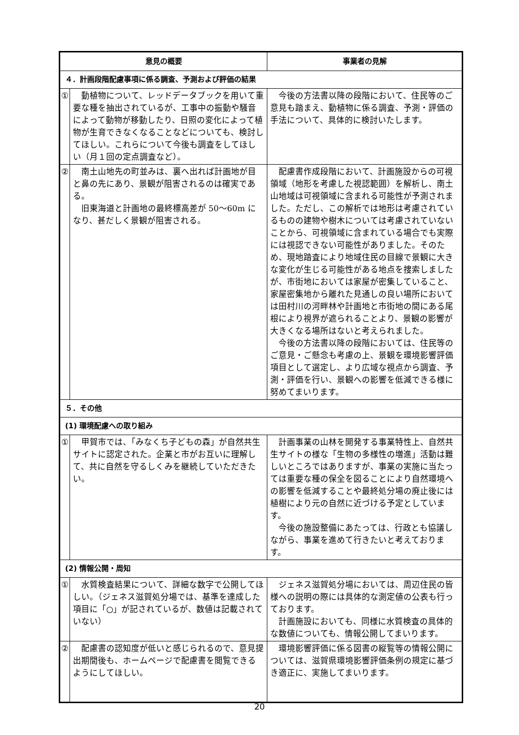| 意見の概要 | | 事業者の見解 |
| --- | --- | --- |
| ４．計画段階配慮事項に係る調査、予測および評価の結果 | | |
| ① | 動植物について、レッドデータブックを用いて重要な種を抽出されているが、工事中の振動や騒音によって動物が移動したり、日照の変化によって植物が生育できなくなることなどについても、検討してほしい。これらについて今後も調査をしてほしい（月１回の定点調査など）。 | 今後の方法書以降の段階において、住民等のご意見も踏まえ、動植物に係る調査、予測・評価の手法について、具体的に検討いたします。 |
| ② | 南土山地先の町並みは、裏へ出れば計画地が目と鼻の先にあり、景観が阻害されるのは確実である。 旧東海道と計画地の最終標高差が 50～60m になり、甚だしく景観が阻害される。 | 配慮書作成段階において、計画施設からの可視領域（地形を考慮した視認範囲）を解析し、南土山地域は可視領域に含まれる可能性が予測されました。ただし、この解析では地形は考慮されているものの建物や樹木については考慮されていないことから、可視領域に含まれている場合でも実際には視認できない可能性がありました。そのため、現地踏査により地域住民の目線で景観に大きな変化が生じる可能性がある地点を捜索しましたが、市街地においては家屋が密集していること、家屋密集地から離れた見通しの良い場所においては田村川の河畔林や計画地と市街地の間にある尾根により視界が遮られることより、景観の影響が大きくなる場所はないと考えられました。 今後の方法書以降の段階においては、住民等のご意見・ご懸念も考慮の上、景観を環境影響評価項目として選定し、より広域な視点から調査、予測・評価を行い、景観への影響を低減できる様に努めてまいります。 |
| ５．その他 | | |
| (1) 環境配慮への取り組み | | |
| ① | 甲賀市では、「みなくち子どもの森」が自然共生サイトに認定された。企業と市がお互いに理解して、共に自然を守るしくみを継続していただきたい。 | 計画事業の山林を開発する事業特性上、自然共生サイトの様な「生物の多様性の増進」活動は難しいところではありますが、事業の実施に当たっては重要な種の保全を図ることにより自然環境への影響を低減することや最終処分場の廃止後には植樹により元の自然に近づける予定としています。 今後の施設整備にあたっては、行政とも協議しながら、事業を進めて行きたいと考えております。 |
| (2) 情報公開・周知 | | |
| ① | 水質検査結果について、詳細な数字で公開してほしい。（ジェネス滋賀処分場では、基準を達成した項目に「○」が記されているが、数値は記載されていない） | ジェネス滋賀処分場においては、周辺住民の皆様への説明の際には具体的な測定値の公表も行っております。 計画施設においても、同様に水質検査の具体的な数値についても、情報公開してまいります。 |
| ② | 配慮書の認知度が低いと感じられるので、意見提出期間後も、ホームページで配慮書を閲覧できるようにしてほしい。 | 環境影響評価に係る図書の縦覧等の情報公開については、滋賀県環境影響評価条例の規定に基づき適正に、実施してまいります。 |
20